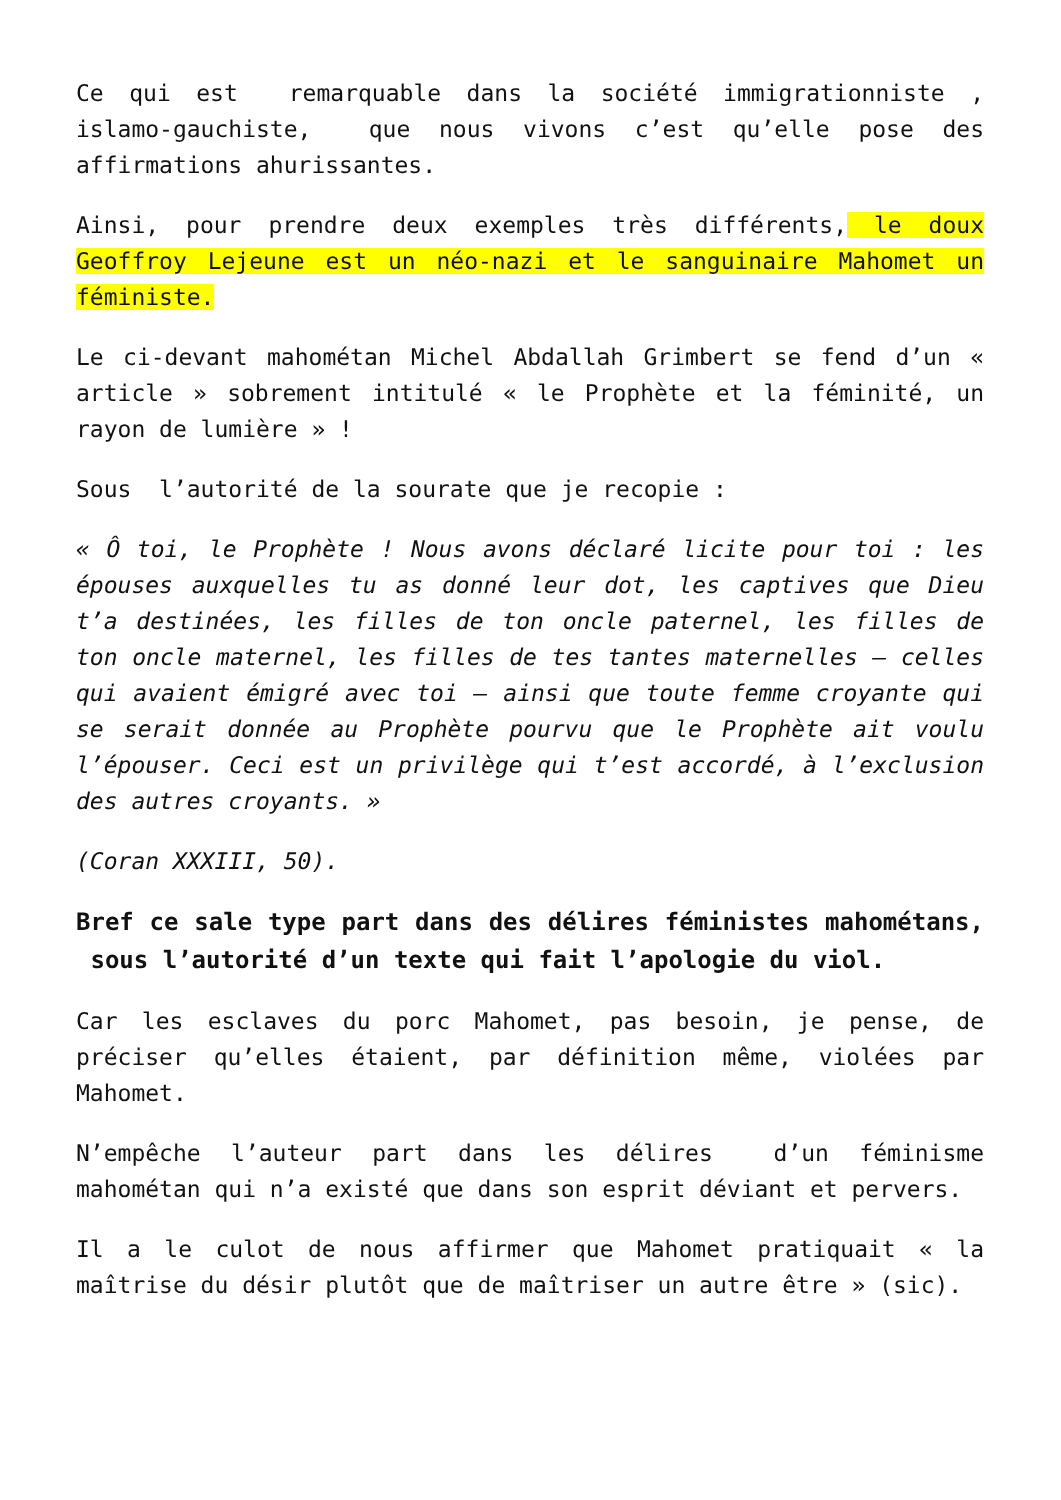Ce qui est remarquable dans la société immigrationniste , islamo-gauchiste, que nous vivons c’est qu’elle pose des affirmations ahurissantes.
Ainsi, pour prendre deux exemples très différents, le doux Geoffroy Lejeune est un néo-nazi et le sanguinaire Mahomet un féministe.
Le ci-devant mahométan Michel Abdallah Grimbert se fend d’un « article » sobrement intitulé « le Prophète et la féminité, un rayon de lumière » !
Sous l’autorité de la sourate que je recopie :
« Ô toi, le Prophète ! Nous avons déclaré licite pour toi : les épouses auxquelles tu as donné leur dot, les captives que Dieu t’a destinées, les filles de ton oncle paternel, les filles de ton oncle maternel, les filles de tes tantes maternelles – celles qui avaient émigré avec toi – ainsi que toute femme croyante qui se serait donnée au Prophète pourvu que le Prophète ait voulu l’épouser. Ceci est un privilège qui t’est accordé, à l’exclusion des autres croyants. »
(Coran XXXIII, 50).
Bref ce sale type part dans des délires féministes mahométans, sous l’autorité d’un texte qui fait l’apologie du viol.
Car les esclaves du porc Mahomet, pas besoin, je pense, de préciser qu’elles étaient, par définition même, violées par Mahomet.
N’empêche l’auteur part dans les délires d’un féminisme mahométan qui n’a existé que dans son esprit déviant et pervers.
Il a le culot de nous affirmer que Mahomet pratiquait « la maîtrise du désir plutôt que de maîtriser un autre être » (sic).